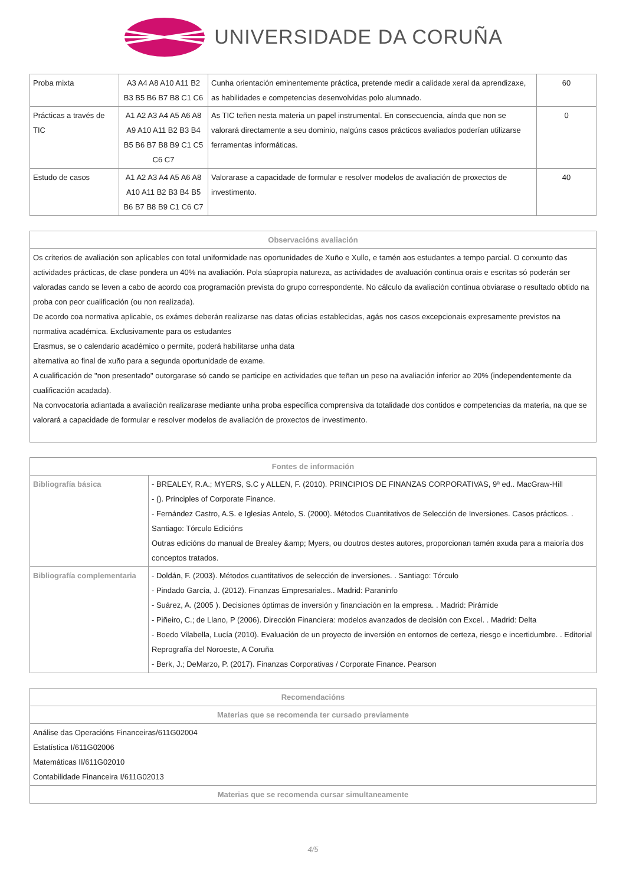UNIVERSIDADE DA CORUÑA
| Proba mixta | A3 A4 A8 A10 A11 B2 B3 B5 B6 B7 B8 C1 C6 | Cunha orientación eminentemente práctica, pretende medir a calidade xeral da aprendizaxe, as habilidades e competencias desenvolvidas polo alumnado. | 60 |
| Prácticas a través de TIC | A1 A2 A3 A4 A5 A6 A8 A9 A10 A11 B2 B3 B4 B5 B6 B7 B8 B9 C1 C5 C6 C7 | As TIC teñen nesta materia un papel instrumental. En consecuencia, aínda que non se valorará directamente a seu dominio, nalgúns casos prácticos avaliados poderían utilizarse ferramentas informáticas. | 0 |
| Estudo de casos | A1 A2 A3 A4 A5 A6 A8 A10 A11 B2 B3 B4 B5 B6 B7 B8 B9 C1 C6 C7 | Valorarase a capacidade de formular e resolver modelos de avaliación de proxectos de investimento. | 40 |
| Observacións avaliación |
| --- |
| Os criterios de avaliación son aplicables con total uniformidade nas oportunidades de Xuño e Xullo, e tamén aos estudantes a tempo parcial. O conxunto das actividades prácticas, de clase pondera un 40% na avaliación. Pola súapropia natureza, as actividades de avaluación continua orais e escritas só poderán ser valoradas cando se leven a cabo de acordo coa programación prevista do grupo correspondente. No cálculo da avaliación continua obviarase o resultado obtido na proba con peor cualificación (ou non realizada). De acordo coa normativa aplicable, os exámes deberán realizarse nas datas oficias establecidas, agás nos casos excepcionais expresamente previstos na normativa académica. Exclusivamente para os estudantes Erasmus, se o calendario académico o permite, poderá habilitarse unha data alternativa ao final de xuño para a segunda oportunidade de exame. A cualificación de "non presentado" outorgarase só cando se participe en actividades que teñan un peso na avaliación inferior ao 20% (independentemente da cualificación acadada). Na convocatoria adiantada a avaliación realizarase mediante unha proba específica comprensiva da totalidade dos contidos e competencias da materia, na que se valorará a capacidade de formular e resolver modelos de avaliación de proxectos de investimento. |
| Fontes de información | |
| --- | --- |
| Bibliografía básica | - BREALEY, R.A.; MYERS, S.C y ALLEN, F. (2010). PRINCIPIOS DE FINANZAS CORPORATIVAS, 9ª ed.. MacGraw-Hill - (). Principles of Corporate Finance. - Fernández Castro, A.S. e Iglesias Antelo, S. (2000). Métodos Cuantitativos de Selección de Inversiones. Casos prácticos. . Santiago: Tórculo Edicións Outras edicións do manual de Brealey &amp; Myers, ou doutros destes autores, proporcionan tamén axuda para a maioría dos conceptos tratados. |
| Bibliografía complementaria | - Doldán, F. (2003). Métodos cuantitativos de selección de inversiones. . Santiago: Tórculo - Pindado García, J. (2012). Finanzas Empresariales.. Madrid: Paraninfo - Suárez, A. (2005 ). Decisiones óptimas de inversión y financiación en la empresa. . Madrid: Pirámide - Piñeiro, C.; de Llano, P (2006). Dirección Financiera: modelos avanzados de decisión con Excel. . Madrid: Delta - Boedo Vilabella, Lucía (2010). Evaluación de un proyecto de inversión en entornos de certeza, riesgo e incertidumbre. . Editorial Reprografía del Noroeste, A Coruña - Berk, J.; DeMarzo, P. (2017). Finanzas Corporativas / Corporate Finance. Pearson |
| Recomendacións |
| --- |
| Materias que se recomenda ter cursado previamente |
| Análise das Operacións Financeiras/611G02004 Estatística I/611G02006 Matemáticas II/611G02010 Contabilidade Financeira I/611G02013 |
| Materias que se recomenda cursar simultaneamente |
4/5